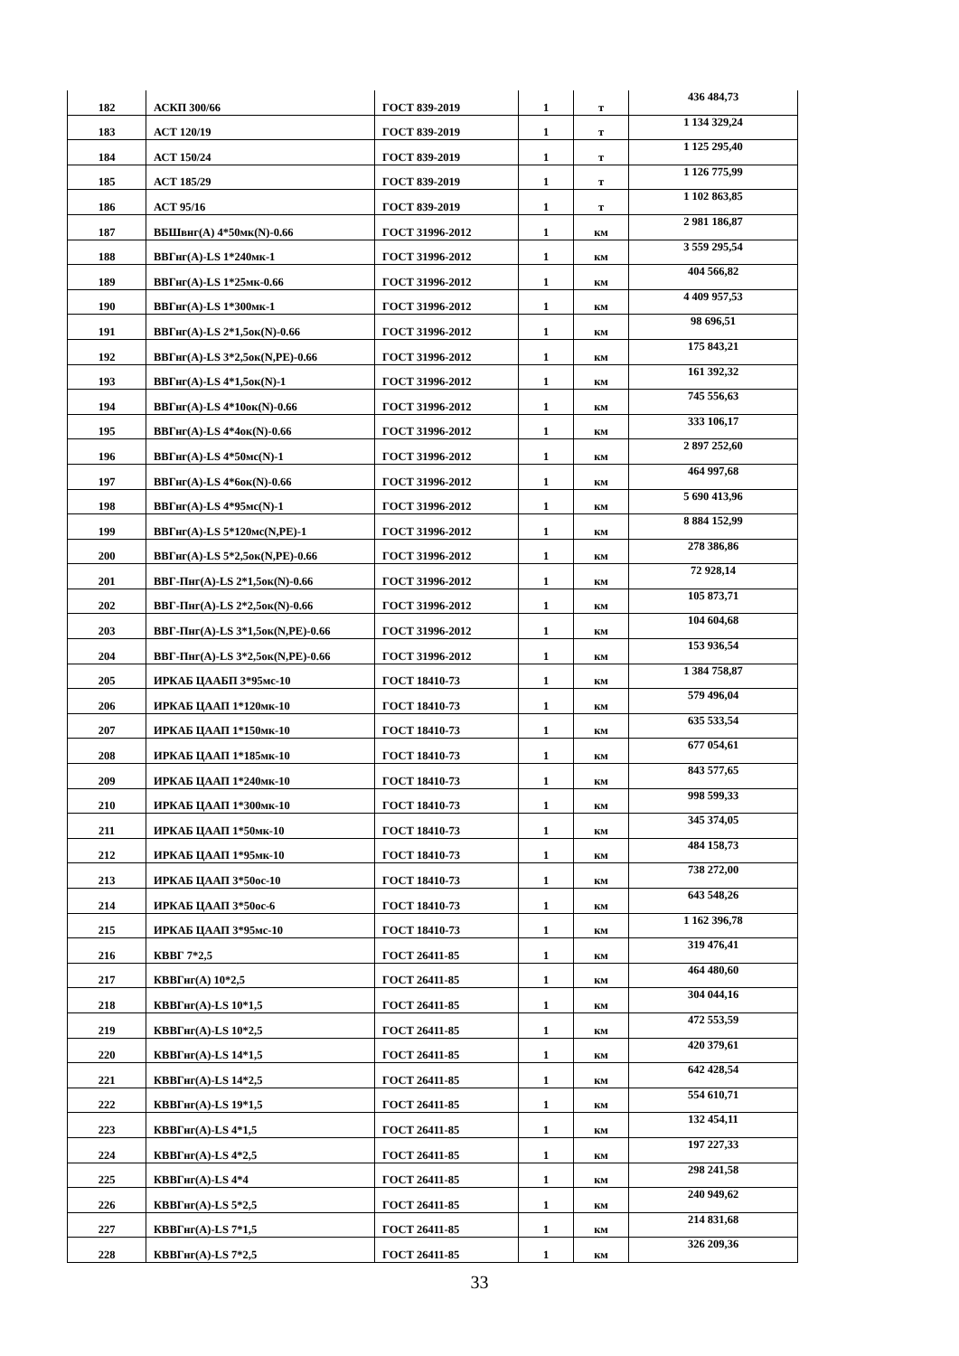| 182 | АСКП 300/66 | ГОСТ 839-2019 | 1 | т | 436 484,73 |
| 183 | АСТ 120/19 | ГОСТ 839-2019 | 1 | т | 1 134 329,24 |
| 184 | АСТ 150/24 | ГОСТ 839-2019 | 1 | т | 1 125 295,40 |
| 185 | АСТ 185/29 | ГОСТ 839-2019 | 1 | т | 1 126 775,99 |
| 186 | АСТ 95/16 | ГОСТ 839-2019 | 1 | т | 1 102 863,85 |
| 187 | ВБШвнг(А) 4*50мк(N)-0.66 | ГОСТ 31996-2012 | 1 | км | 2 981 186,87 |
| 188 | ВВГнг(А)-LS 1*240мк-1 | ГОСТ 31996-2012 | 1 | км | 3 559 295,54 |
| 189 | ВВГнг(А)-LS 1*25мк-0.66 | ГОСТ 31996-2012 | 1 | км | 404 566,82 |
| 190 | ВВГнг(А)-LS 1*300мк-1 | ГОСТ 31996-2012 | 1 | км | 4 409 957,53 |
| 191 | ВВГнг(А)-LS 2*1,5ок(N)-0.66 | ГОСТ 31996-2012 | 1 | км | 98 696,51 |
| 192 | ВВГнг(А)-LS 3*2,5ок(N,PE)-0.66 | ГОСТ 31996-2012 | 1 | км | 175 843,21 |
| 193 | ВВГнг(А)-LS 4*1,5ок(N)-1 | ГОСТ 31996-2012 | 1 | км | 161 392,32 |
| 194 | ВВГнг(А)-LS 4*10ок(N)-0.66 | ГОСТ 31996-2012 | 1 | км | 745 556,63 |
| 195 | ВВГнг(А)-LS 4*4ок(N)-0.66 | ГОСТ 31996-2012 | 1 | км | 333 106,17 |
| 196 | ВВГнг(А)-LS 4*50мс(N)-1 | ГОСТ 31996-2012 | 1 | км | 2 897 252,60 |
| 197 | ВВГнг(А)-LS 4*6ок(N)-0.66 | ГОСТ 31996-2012 | 1 | км | 464 997,68 |
| 198 | ВВГнг(А)-LS 4*95мс(N)-1 | ГОСТ 31996-2012 | 1 | км | 5 690 413,96 |
| 199 | ВВГнг(А)-LS 5*120мс(N,PE)-1 | ГОСТ 31996-2012 | 1 | км | 8 884 152,99 |
| 200 | ВВГнг(А)-LS 5*2,5ок(N,PE)-0.66 | ГОСТ 31996-2012 | 1 | км | 278 386,86 |
| 201 | ВВГ-Пнг(А)-LS 2*1,5ок(N)-0.66 | ГОСТ 31996-2012 | 1 | км | 72 928,14 |
| 202 | ВВГ-Пнг(А)-LS 2*2,5ок(N)-0.66 | ГОСТ 31996-2012 | 1 | км | 105 873,71 |
| 203 | ВВГ-Пнг(А)-LS 3*1,5ок(N,PE)-0.66 | ГОСТ 31996-2012 | 1 | км | 104 604,68 |
| 204 | ВВГ-Пнг(А)-LS 3*2,5ок(N,PE)-0.66 | ГОСТ 31996-2012 | 1 | км | 153 936,54 |
| 205 | ИРКАБ ЦААБП 3*95мс-10 | ГОСТ 18410-73 | 1 | км | 1 384 758,87 |
| 206 | ИРКАБ ЦААП 1*120мк-10 | ГОСТ 18410-73 | 1 | км | 579 496,04 |
| 207 | ИРКАБ ЦААП 1*150мк-10 | ГОСТ 18410-73 | 1 | км | 635 533,54 |
| 208 | ИРКАБ ЦААП 1*185мк-10 | ГОСТ 18410-73 | 1 | км | 677 054,61 |
| 209 | ИРКАБ ЦААП 1*240мк-10 | ГОСТ 18410-73 | 1 | км | 843 577,65 |
| 210 | ИРКАБ ЦААП 1*300мк-10 | ГОСТ 18410-73 | 1 | км | 998 599,33 |
| 211 | ИРКАБ ЦААП 1*50мк-10 | ГОСТ 18410-73 | 1 | км | 345 374,05 |
| 212 | ИРКАБ ЦААП 1*95мк-10 | ГОСТ 18410-73 | 1 | км | 484 158,73 |
| 213 | ИРКАБ ЦААП 3*50ос-10 | ГОСТ 18410-73 | 1 | км | 738 272,00 |
| 214 | ИРКАБ ЦААП 3*50ос-6 | ГОСТ 18410-73 | 1 | км | 643 548,26 |
| 215 | ИРКАБ ЦААП 3*95мс-10 | ГОСТ 18410-73 | 1 | км | 1 162 396,78 |
| 216 | КВВГ 7*2,5 | ГОСТ 26411-85 | 1 | км | 319 476,41 |
| 217 | КВВГнг(А) 10*2,5 | ГОСТ 26411-85 | 1 | км | 464 480,60 |
| 218 | КВВГнг(А)-LS 10*1,5 | ГОСТ 26411-85 | 1 | км | 304 044,16 |
| 219 | КВВГнг(А)-LS 10*2,5 | ГОСТ 26411-85 | 1 | км | 472 553,59 |
| 220 | КВВГнг(А)-LS 14*1,5 | ГОСТ 26411-85 | 1 | км | 420 379,61 |
| 221 | КВВГнг(А)-LS 14*2,5 | ГОСТ 26411-85 | 1 | км | 642 428,54 |
| 222 | КВВГнг(А)-LS 19*1,5 | ГОСТ 26411-85 | 1 | км | 554 610,71 |
| 223 | КВВГнг(А)-LS 4*1,5 | ГОСТ 26411-85 | 1 | км | 132 454,11 |
| 224 | КВВГнг(А)-LS 4*2,5 | ГОСТ 26411-85 | 1 | км | 197 227,33 |
| 225 | КВВГнг(А)-LS 4*4 | ГОСТ 26411-85 | 1 | км | 298 241,58 |
| 226 | КВВГнг(А)-LS 5*2,5 | ГОСТ 26411-85 | 1 | км | 240 949,62 |
| 227 | КВВГнг(А)-LS 7*1,5 | ГОСТ 26411-85 | 1 | км | 214 831,68 |
| 228 | КВВГнг(А)-LS 7*2,5 | ГОСТ 26411-85 | 1 | км | 326 209,36 |
33